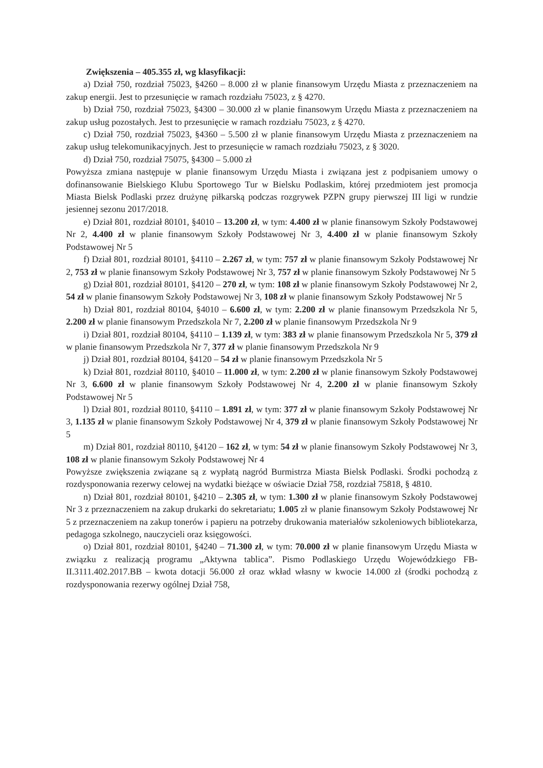Zwiększenia – 405.355 zł, wg klasyfikacji:
a) Dział 750, rozdział 75023, §4260 – 8.000 zł w planie finansowym Urzędu Miasta z przeznaczeniem na zakup energii. Jest to przesunięcie w ramach rozdziału 75023, z § 4270.
b) Dział 750, rozdział 75023, §4300 – 30.000 zł w planie finansowym Urzędu Miasta z przeznaczeniem na zakup usług pozostałych. Jest to przesunięcie w ramach rozdziału 75023, z § 4270.
c) Dział 750, rozdział 75023, §4360 – 5.500 zł w planie finansowym Urzędu Miasta z przeznaczeniem na zakup usług telekomunikacyjnych. Jest to przesunięcie w ramach rozdziału 75023, z § 3020.
d) Dział 750, rozdział 75075, §4300 – 5.000 zł
Powyższa zmiana następuje w planie finansowym Urzędu Miasta i związana jest z podpisaniem umowy o dofinansowanie Bielskiego Klubu Sportowego Tur w Bielsku Podlaskim, której przedmiotem jest promocja Miasta Bielsk Podlaski przez drużynę piłkarską podczas rozgrywek PZPN grupy pierwszej III ligi w rundzie jesiennej sezonu 2017/2018.
e) Dział 801, rozdział 80101, §4010 – 13.200 zł, w tym: 4.400 zł w planie finansowym Szkoły Podstawowej Nr 2, 4.400 zł w planie finansowym Szkoły Podstawowej Nr 3, 4.400 zł w planie finansowym Szkoły Podstawowej Nr 5
f) Dział 801, rozdział 80101, §4110 – 2.267 zł, w tym: 757 zł w planie finansowym Szkoły Podstawowej Nr 2, 753 zł w planie finansowym Szkoły Podstawowej Nr 3, 757 zł w planie finansowym Szkoły Podstawowej Nr 5
g) Dział 801, rozdział 80101, §4120 – 270 zł, w tym: 108 zł w planie finansowym Szkoły Podstawowej Nr 2, 54 zł w planie finansowym Szkoły Podstawowej Nr 3, 108 zł w planie finansowym Szkoły Podstawowej Nr 5
h) Dział 801, rozdział 80104, §4010 – 6.600 zł, w tym: 2.200 zł w planie finansowym Przedszkola Nr 5, 2.200 zł w planie finansowym Przedszkola Nr 7, 2.200 zł w planie finansowym Przedszkola Nr 9
i) Dział 801, rozdział 80104, §4110 – 1.139 zł, w tym: 383 zł w planie finansowym Przedszkola Nr 5, 379 zł w planie finansowym Przedszkola Nr 7, 377 zł w planie finansowym Przedszkola Nr 9
j) Dział 801, rozdział 80104, §4120 – 54 zł w planie finansowym Przedszkola Nr 5
k) Dział 801, rozdział 80110, §4010 – 11.000 zł, w tym: 2.200 zł w planie finansowym Szkoły Podstawowej Nr 3, 6.600 zł w planie finansowym Szkoły Podstawowej Nr 4, 2.200 zł w planie finansowym Szkoły Podstawowej Nr 5
l) Dział 801, rozdział 80110, §4110 – 1.891 zł, w tym: 377 zł w planie finansowym Szkoły Podstawowej Nr 3, 1.135 zł w planie finansowym Szkoły Podstawowej Nr 4, 379 zł w planie finansowym Szkoły Podstawowej Nr 5
m) Dział 801, rozdział 80110, §4120 – 162 zł, w tym: 54 zł w planie finansowym Szkoły Podstawowej Nr 3, 108 zł w planie finansowym Szkoły Podstawowej Nr 4
Powyższe zwiększenia związane są z wypłatą nagród Burmistrza Miasta Bielsk Podlaski. Środki pochodzą z rozdysponowania rezerwy celowej na wydatki bieżące w oświacie Dział 758, rozdział 75818, § 4810.
n) Dział 801, rozdział 80101, §4210 – 2.305 zł, w tym: 1.300 zł w planie finansowym Szkoły Podstawowej Nr 3 z przeznaczeniem na zakup drukarki do sekretariatu; 1.005 zł w planie finansowym Szkoły Podstawowej Nr 5 z przeznaczeniem na zakup tonerów i papieru na potrzeby drukowania materiałów szkoleniowych bibliotekarza, pedagoga szkolnego, nauczycieli oraz księgowości.
o) Dział 801, rozdział 80101, §4240 – 71.300 zł, w tym: 70.000 zł w planie finansowym Urzędu Miasta w związku z realizacją programu „Aktywna tablica”. Pismo Podlaskiego Urzędu Wojewódzkiego FB-II.3111.402.2017.BB – kwota dotacji 56.000 zł oraz wkład własny w kwocie 14.000 zł (środki pochodzą z rozdysponowania rezerwy ogólnej Dział 758,